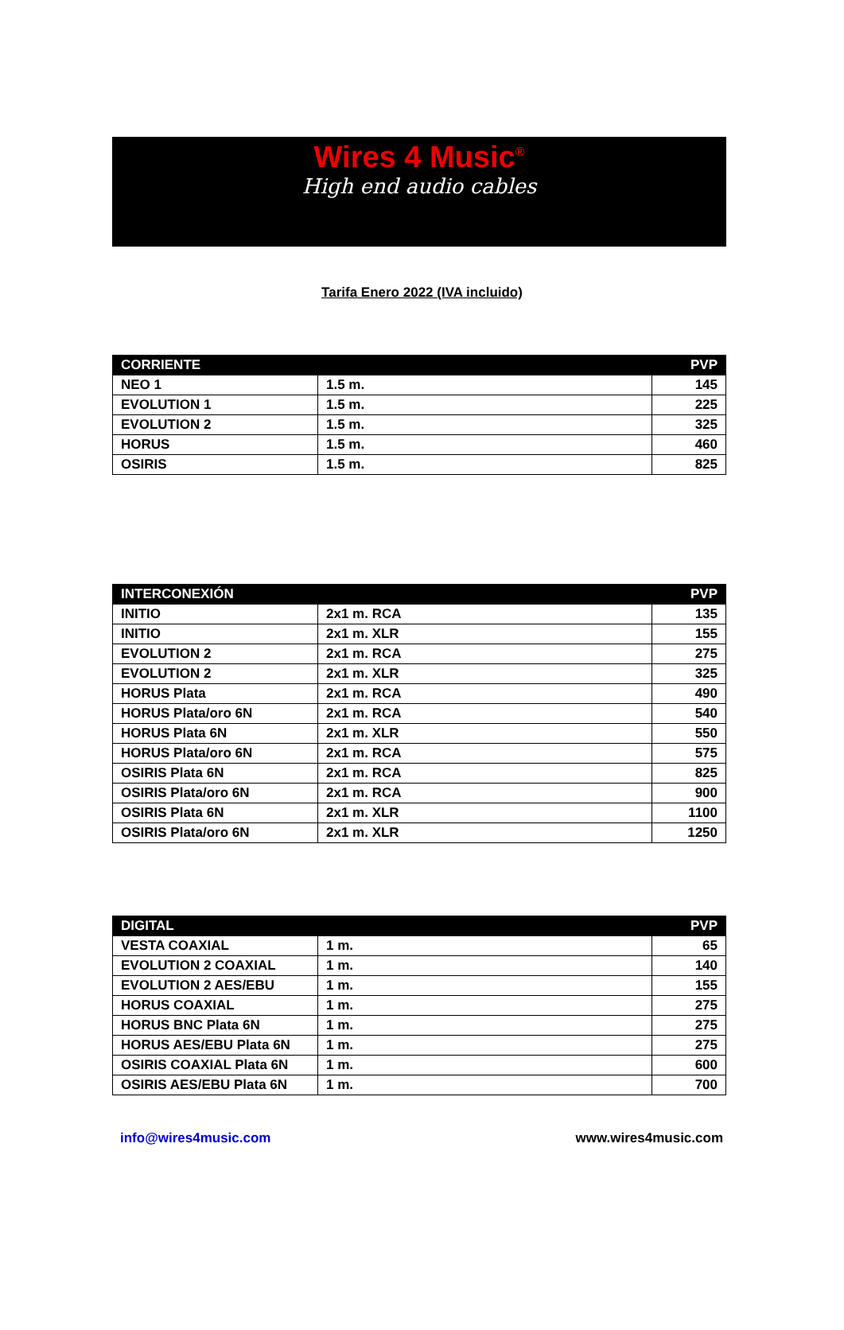Wires 4 Music<sup>®</sup>
High end audio cables
Tarifa Enero 2022 (IVA incluido)
| CORRIENTE | | PVP |
| --- | --- | --- |
| NEO 1 | 1.5 m. | 145 |
| EVOLUTION 1 | 1.5 m. | 225 |
| EVOLUTION 2 | 1.5 m. | 325 |
| HORUS | 1.5 m. | 460 |
| OSIRIS | 1.5 m. | 825 |
| INTERCONEXIÓN | | PVP |
| --- | --- | --- |
| INITIO | 2x1 m. RCA | 135 |
| INITIO | 2x1 m. XLR | 155 |
| EVOLUTION 2 | 2x1 m. RCA | 275 |
| EVOLUTION 2 | 2x1 m. XLR | 325 |
| HORUS Plata | 2x1 m. RCA | 490 |
| HORUS Plata/oro 6N | 2x1 m. RCA | 540 |
| HORUS Plata 6N | 2x1 m. XLR | 550 |
| HORUS Plata/oro 6N | 2x1 m. RCA | 575 |
| OSIRIS Plata 6N | 2x1 m. RCA | 825 |
| OSIRIS Plata/oro 6N | 2x1 m. RCA | 900 |
| OSIRIS Plata 6N | 2x1 m. XLR | 1100 |
| OSIRIS Plata/oro 6N | 2x1 m. XLR | 1250 |
| DIGITAL | | PVP |
| --- | --- | --- |
| VESTA COAXIAL | 1 m. | 65 |
| EVOLUTION 2 COAXIAL | 1 m. | 140 |
| EVOLUTION 2 AES/EBU | 1 m. | 155 |
| HORUS COAXIAL | 1 m. | 275 |
| HORUS BNC Plata 6N | 1 m. | 275 |
| HORUS AES/EBU Plata 6N | 1 m. | 275 |
| OSIRIS COAXIAL Plata 6N | 1 m. | 600 |
| OSIRIS AES/EBU Plata 6N | 1 m. | 700 |
info@wires4music.com www.wires4music.com